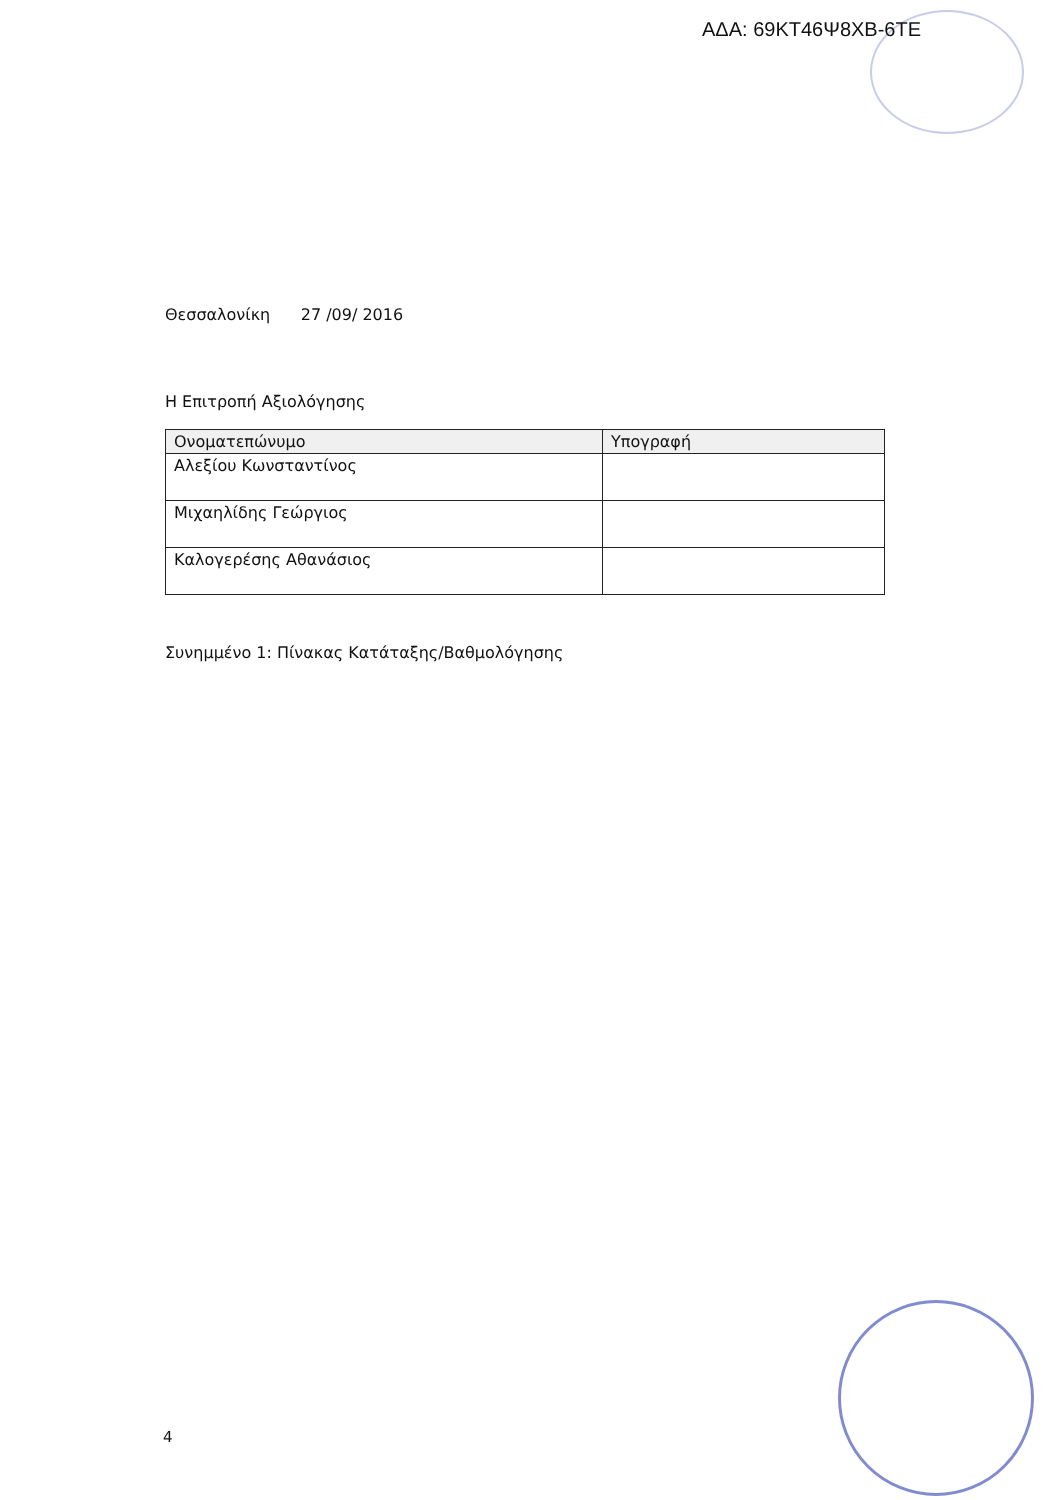ΑΔΑ: 69ΚΤ46Ψ8ΧΒ-6ΤΕ
Θεσσαλονίκη 27 /09/ 2016
Η Επιτροπή Αξιολόγησης
| Ονοματεπώνυμο | Υπογραφή |
| --- | --- |
| Αλεξίου Κωνσταντίνος | |
| Μιχαηλίδης Γεώργιος | |
| Καλογερέσης Αθανάσιος | |
Συνημμένο 1: Πίνακας Κατάταξης/Βαθμολόγησης
4